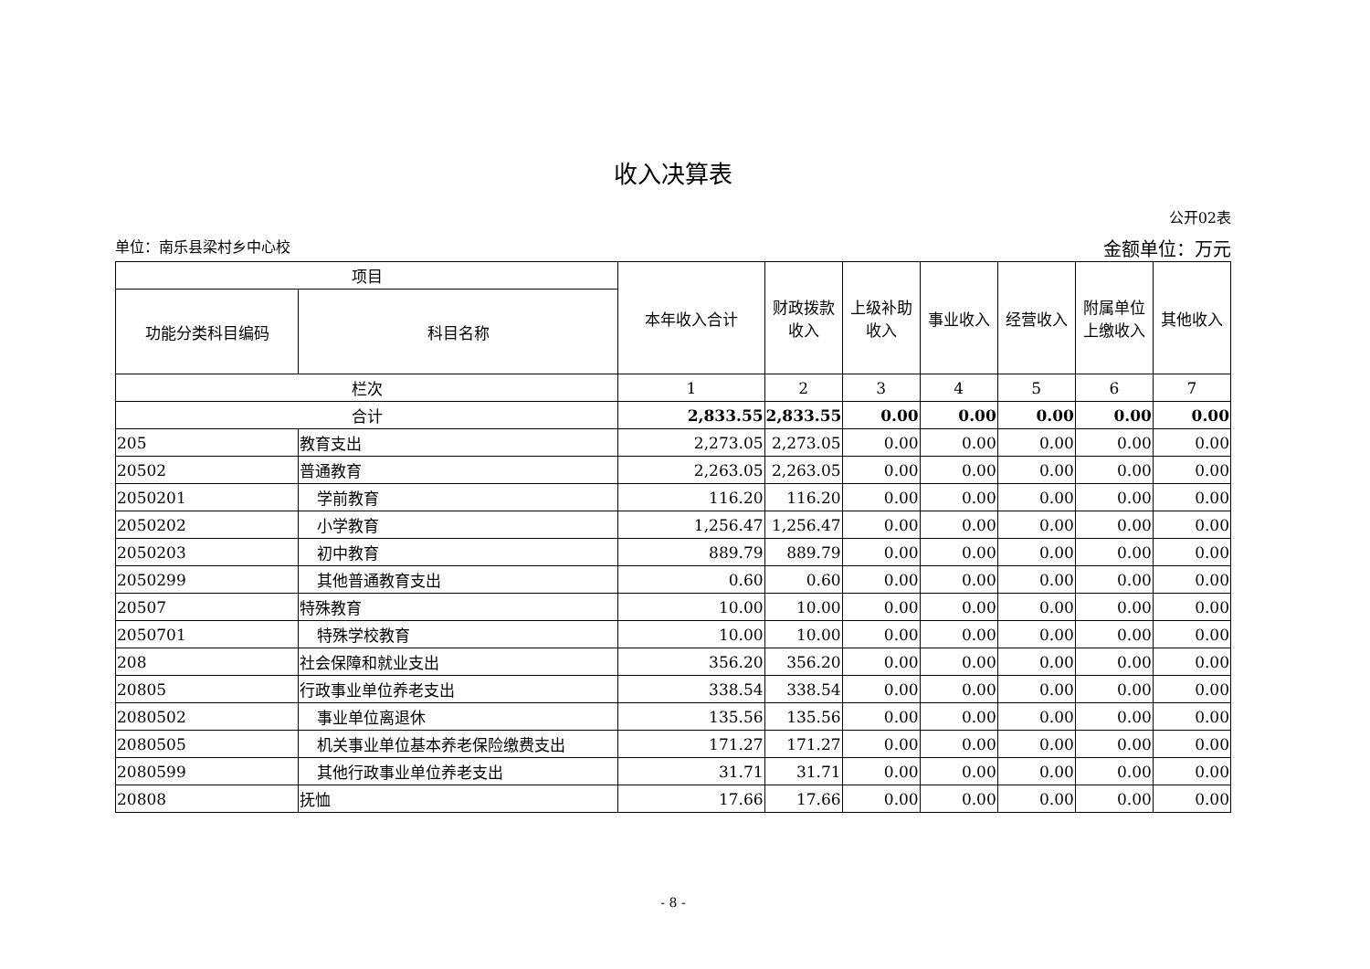收入决算表
公开02表
单位：南乐县梁村乡中心校 金额单位：万元
| 项目 | | 本年收入合计 | 财政拨款收入 | 上级补助收入 | 事业收入 | 经营收入 | 附属单位上缴收入 | 其他收入 |
| --- | --- | --- | --- | --- | --- | --- | --- | --- |
| 功能分类科目编码 | 科目名称 | | | | | | | |
| 栏次 | | 1 | 2 | 3 | 4 | 5 | 6 | 7 |
| 合计 | | 2,833.55 | 2,833.55 | 0.00 | 0.00 | 0.00 | 0.00 | 0.00 |
| 205 | 教育支出 | 2,273.05 | 2,273.05 | 0.00 | 0.00 | 0.00 | 0.00 | 0.00 |
| 20502 | 普通教育 | 2,263.05 | 2,263.05 | 0.00 | 0.00 | 0.00 | 0.00 | 0.00 |
| 2050201 | 学前教育 | 116.20 | 116.20 | 0.00 | 0.00 | 0.00 | 0.00 | 0.00 |
| 2050202 | 小学教育 | 1,256.47 | 1,256.47 | 0.00 | 0.00 | 0.00 | 0.00 | 0.00 |
| 2050203 | 初中教育 | 889.79 | 889.79 | 0.00 | 0.00 | 0.00 | 0.00 | 0.00 |
| 2050299 | 其他普通教育支出 | 0.60 | 0.60 | 0.00 | 0.00 | 0.00 | 0.00 | 0.00 |
| 20507 | 特殊教育 | 10.00 | 10.00 | 0.00 | 0.00 | 0.00 | 0.00 | 0.00 |
| 2050701 | 特殊学校教育 | 10.00 | 10.00 | 0.00 | 0.00 | 0.00 | 0.00 | 0.00 |
| 208 | 社会保障和就业支出 | 356.20 | 356.20 | 0.00 | 0.00 | 0.00 | 0.00 | 0.00 |
| 20805 | 行政事业单位养老支出 | 338.54 | 338.54 | 0.00 | 0.00 | 0.00 | 0.00 | 0.00 |
| 2080502 | 事业单位离退休 | 135.56 | 135.56 | 0.00 | 0.00 | 0.00 | 0.00 | 0.00 |
| 2080505 | 机关事业单位基本养老保险缴费支出 | 171.27 | 171.27 | 0.00 | 0.00 | 0.00 | 0.00 | 0.00 |
| 2080599 | 其他行政事业单位养老支出 | 31.71 | 31.71 | 0.00 | 0.00 | 0.00 | 0.00 | 0.00 |
| 20808 | 抚恤 | 17.66 | 17.66 | 0.00 | 0.00 | 0.00 | 0.00 | 0.00 |
- 8 -